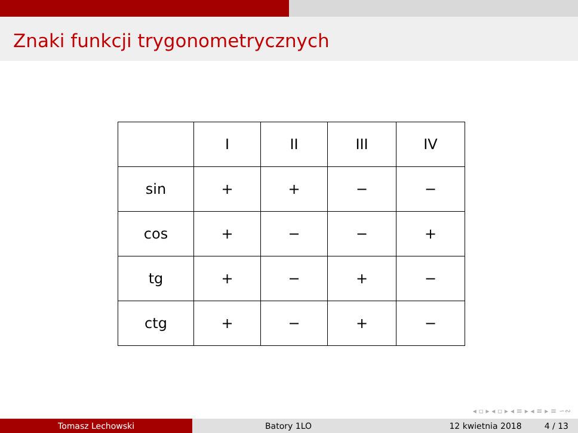Znaki funkcji trygonometrycznych
| | I | II | III | IV |
| sin | + | + | − | − |
| cos | + | − | − | + |
| tg | + | − | + | − |
| ctg | + | − | + | − |
◂ ▫ ▸ ◂ ▫ ▸ ◂ ≡ ▸ ◂ ≡ ▸ ≡ ∽∾
Tomasz Lechowski Batory 1LO 12 kwietnia 2018 4 / 13